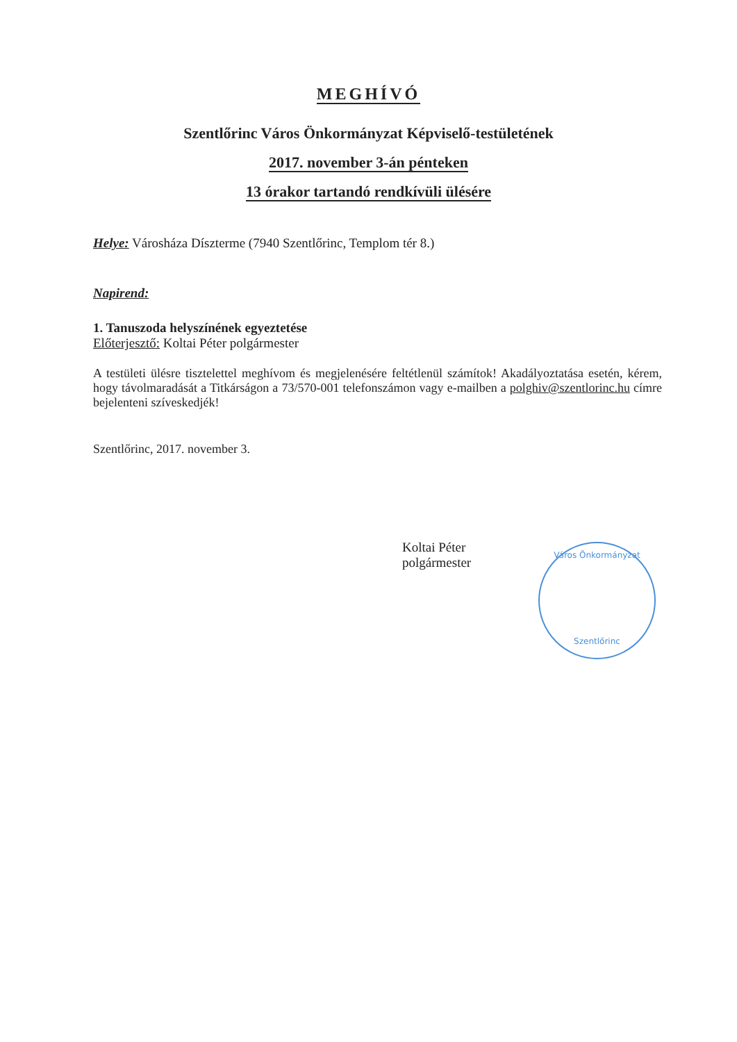MEGHÍVÓ
Szentlőrinc Város Önkormányzat Képviselő-testületének
2017. november 3-án pénteken
13 órakor tartandó rendkívüli ülésére
Helye: Városháza Díszterme (7940 Szentlőrinc, Templom tér 8.)
Napirend:
1. Tanuszoda helyszínének egyeztetése
Előterjesztő: Koltai Péter polgármester
A testületi ülésre tisztelettel meghívom és megjelenésére feltétlenül számítok! Akadályoztatása esetén, kérem, hogy távolmaradását a Titkárságon a 73/570-001 telefonszámon vagy e-mailben a polghiv@szentlorinc.hu címre bejelenteni szíveskedjék!
Szentlőrinc, 2017. november 3.
Koltai Péter
polgármester
Város Önkormányzat
Szentlőrinc